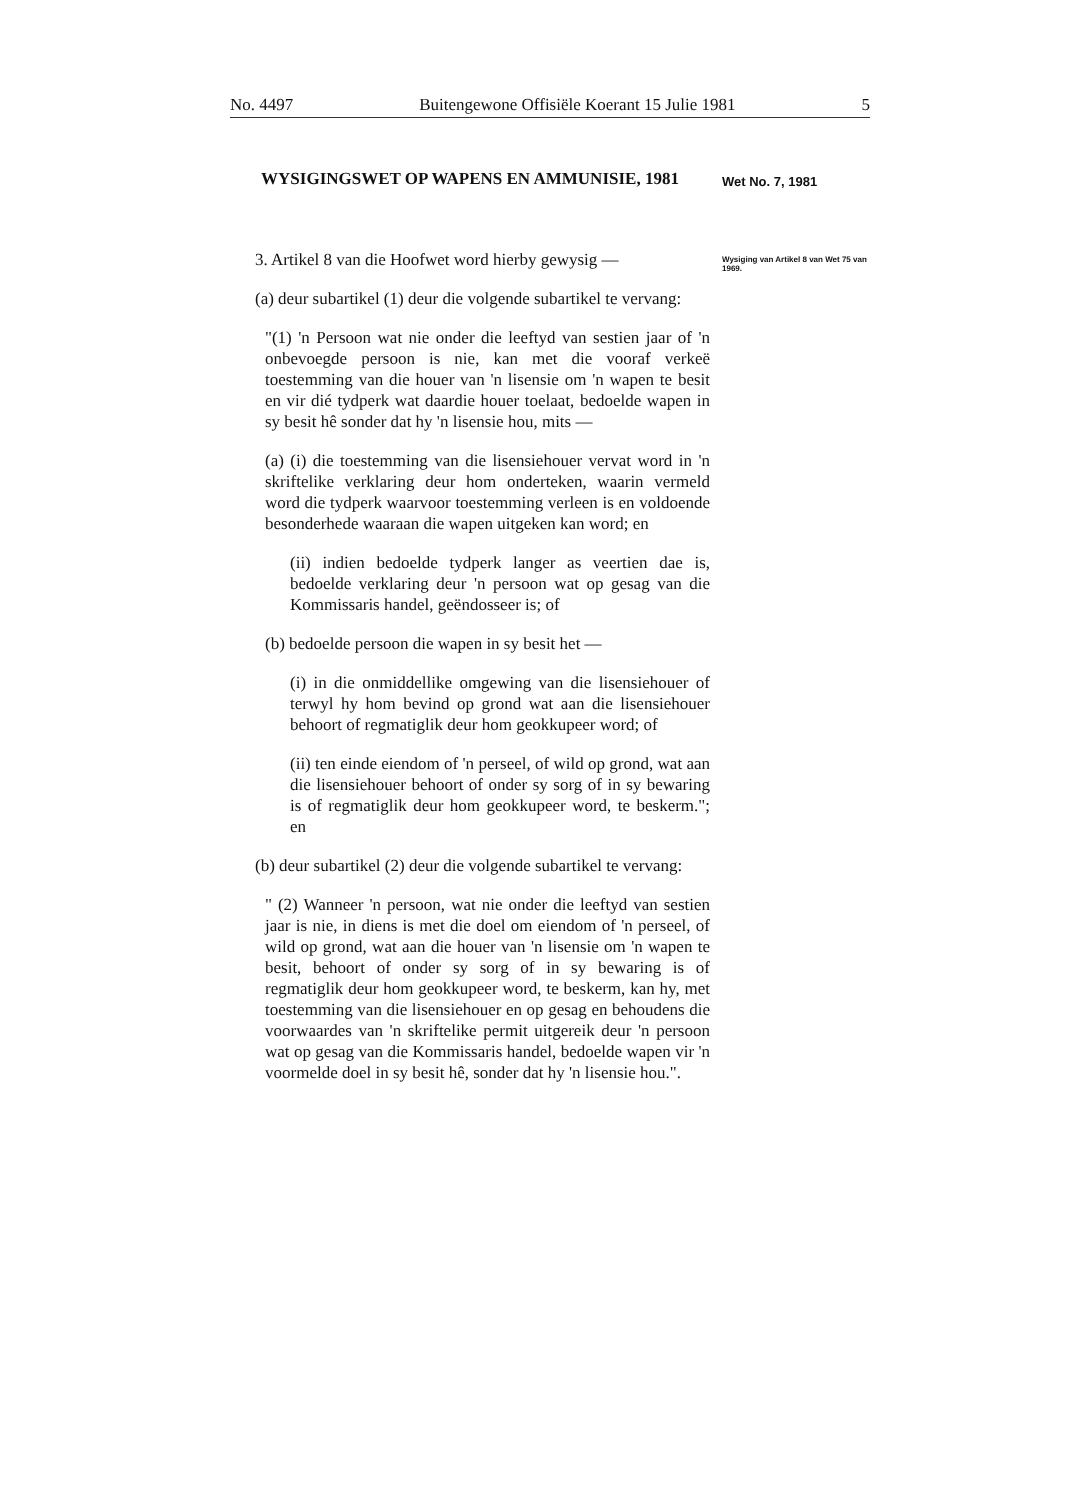No. 4497 Buitengewone Offisiële Koerant 15 Julie 1981 5
WYSIGINGSWET OP WAPENS EN AMMUNISIE, 1981
Wet No. 7, 1981
3. Artikel 8 van die Hoofwet word hierby gewysig —
(a) deur subartikel (1) deur die volgende subartikel te vervang:
"(1) 'n Persoon wat nie onder die leeftyd van sestien jaar of 'n onbevoegde persoon is nie, kan met die vooraf verkeë toestemming van die houer van 'n lisensie om 'n wapen te besit en vir dié tydperk wat daardie houer toelaat, bedoelde wapen in sy besit hê sonder dat hy 'n lisensie hou, mits —
(a) (i) die toestemming van die lisensiehouer vervat word in 'n skriftelike verklaring deur hom onderteken, waarin vermeld word die tydperk waarvoor toestemming verleen is en voldoende besonderhede waaraan die wapen uitgeken kan word; en
(ii) indien bedoelde tydperk langer as veertien dae is, bedoelde verklaring deur 'n persoon wat op gesag van die Kommissaris handel, geëndosseer is; of
(b) bedoelde persoon die wapen in sy besit het —
(i) in die onmiddellike omgewing van die lisensiehouer of terwyl hy hom bevind op grond wat aan die lisensiehouer behoort of regmatiglik deur hom geokkupeer word; of
(ii) ten einde eiendom of 'n perseel, of wild op grond, wat aan die lisensiehouer behoort of onder sy sorg of in sy bewaring is of regmatiglik deur hom geokkupeer word, te beskerm."; en
(b) deur subartikel (2) deur die volgende subartikel te vervang:
" (2) Wanneer 'n persoon, wat nie onder die leeftyd van sestien jaar is nie, in diens is met die doel om eiendom of 'n perseel, of wild op grond, wat aan die houer van 'n lisensie om 'n wapen te besit, behoort of onder sy sorg of in sy bewaring is of regmatiglik deur hom geokkupeer word, te beskerm, kan hy, met toestemming van die lisensiehouer en op gesag en behoudens die voorwaardes van 'n skriftelike permit uitgereik deur 'n persoon wat op gesag van die Kommissaris handel, bedoelde wapen vir 'n voormelde doel in sy besit hê, sonder dat hy 'n lisensie hou.".
Wysiging van Artikel 8 van Wet 75 van 1969.